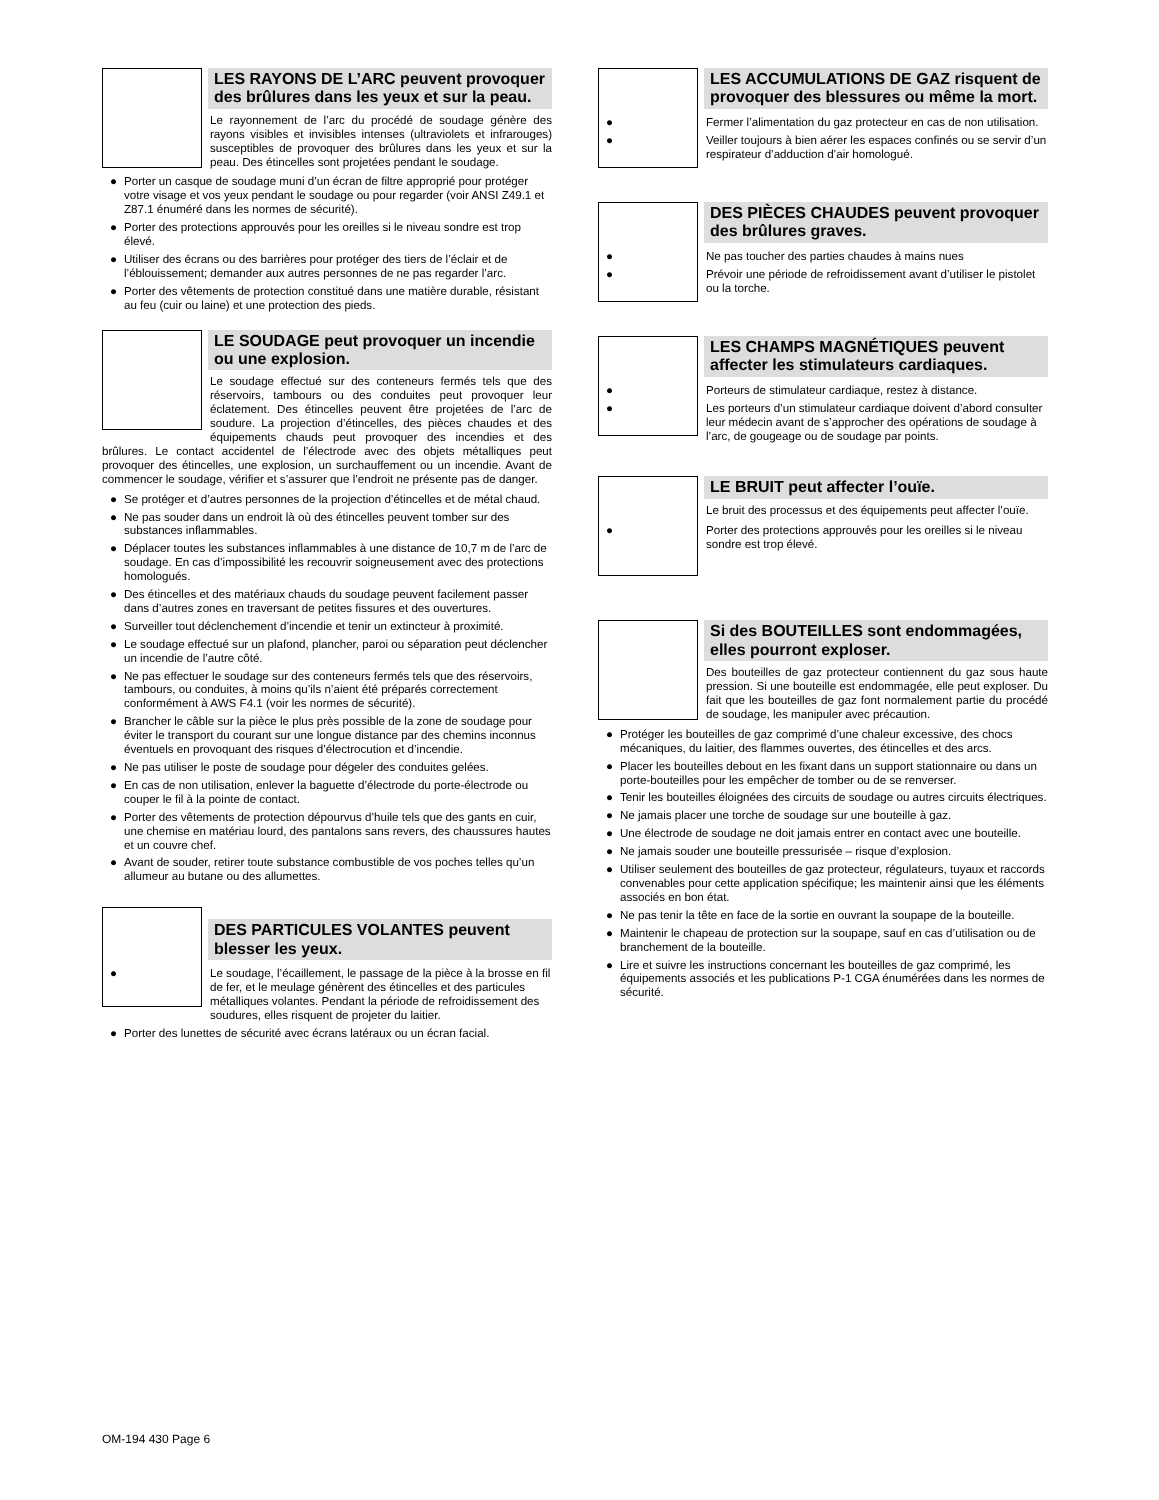LES RAYONS DE L’ARC peuvent provoquer des brûlures dans les yeux et sur la peau.
Le rayonnement de l’arc du procédé de soudage génère des rayons visibles et invisibles intenses (ultraviolets et infrarouges) susceptibles de provoquer des brûlures dans les yeux et sur la peau. Des étincelles sont projetées pendant le soudage.
● Porter un casque de soudage muni d’un écran de filtre approprié pour protéger votre visage et vos yeux pendant le soudage ou pour regarder (voir ANSI Z49.1 et Z87.1 énuméré dans les normes de sécurité).
● Porter des protections approuvés pour les oreilles si le niveau sondre est trop élevé.
● Utiliser des écrans ou des barrières pour protéger des tiers de l’éclair et de l’éblouissement; demander aux autres personnes de ne pas regarder l’arc.
● Porter des vêtements de protection constitué dans une matière durable, résistant au feu (cuir ou laine) et une protection des pieds.
LE SOUDAGE peut provoquer un incendie ou une explosion.
Le soudage effectué sur des conteneurs fermés tels que des réservoirs, tambours ou des conduites peut provoquer leur éclatement. Des étincelles peuvent être projetées de l’arc de soudure. La projection d’étincelles, des pièces chaudes et des équipements chauds peut provoquer des incendies et des brûlures. Le contact accidentel de l’électrode avec des objets métalliques peut provoquer des étincelles, une explosion, un surchauffement ou un incendie. Avant de commencer le soudage, vérifier et s’assurer que l’endroit ne présente pas de danger.
● Se protéger et d’autres personnes de la projection d’étincelles et de métal chaud.
● Ne pas souder dans un endroit là où des étincelles peuvent tomber sur des substances inflammables.
● Déplacer toutes les substances inflammables à une distance de 10,7 m de l’arc de soudage. En cas d’impossibilité les recouvrir soigneusement avec des protections homologués.
● Des étincelles et des matériaux chauds du soudage peuvent facilement passer dans d’autres zones en traversant de petites fissures et des ouvertures.
● Surveiller tout déclenchement d’incendie et tenir un extincteur à proximité.
● Le soudage effectué sur un plafond, plancher, paroi ou séparation peut déclencher un incendie de l’autre côté.
● Ne pas effectuer le soudage sur des conteneurs fermés tels que des réservoirs, tambours, ou conduites, à moins qu’ils n’aient été préparés correctement conformément à AWS F4.1 (voir les normes de sécurité).
● Brancher le câble sur la pièce le plus près possible de la zone de soudage pour éviter le transport du courant sur une longue distance par des chemins inconnus éventuels en provoquant des risques d’électrocution et d’incendie.
● Ne pas utiliser le poste de soudage pour dégeler des conduites gelées.
● En cas de non utilisation, enlever la baguette d’électrode du porte-électrode ou couper le fil à la pointe de contact.
● Porter des vêtements de protection dépourvus d’huile tels que des gants en cuir, une chemise en matériau lourd, des pantalons sans revers, des chaussures hautes et un couvre chef.
● Avant de souder, retirer toute substance combustible de vos poches telles qu’un allumeur au butane ou des allumettes.
DES PARTICULES VOLANTES peuvent blesser les yeux.
● Le soudage, l’écaillement, le passage de la pièce à la brosse en fil de fer, et le meulage génèrent des étincelles et des particules métalliques volantes. Pendant la période de refroidissement des soudures, elles risquent de projeter du laitier.
● Porter des lunettes de sécurité avec écrans latéraux ou un écran facial.
LES ACCUMULATIONS DE GAZ risquent de provoquer des blessures ou même la mort.
● Fermer l’alimentation du gaz protecteur en cas de non utilisation.
● Veiller toujours à bien aérer les espaces confinés ou se servir d’un respirateur d’adduction d’air homologué.
DES PIÈCES CHAUDES peuvent provoquer des brûlures graves.
● Ne pas toucher des parties chaudes à mains nues
● Prévoir une période de refroidissement avant d’utiliser le pistolet ou la torche.
LES CHAMPS MAGNÉTIQUES peuvent affecter les stimulateurs cardiaques.
● Porteurs de stimulateur cardiaque, restez à distance.
● Les porteurs d’un stimulateur cardiaque doivent d’abord consulter leur médecin avant de s’approcher des opérations de soudage à l’arc, de gougeage ou de soudage par points.
LE BRUIT peut affecter l’ouïe.
Le bruit des processus et des équipements peut affecter l’ouïe.
● Porter des protections approuvés pour les oreilles si le niveau sondre est trop élevé.
Si des BOUTEILLES sont endommagées, elles pourront exploser.
Des bouteilles de gaz protecteur contiennent du gaz sous haute pression. Si une bouteille est endommagée, elle peut exploser. Du fait que les bouteilles de gaz font normalement partie du procédé de soudage, les manipuler avec précaution.
● Protéger les bouteilles de gaz comprimé d’une chaleur excessive, des chocs mécaniques, du laitier, des flammes ouvertes, des étincelles et des arcs.
● Placer les bouteilles debout en les fixant dans un support stationnaire ou dans un porte-bouteilles pour les empêcher de tomber ou de se renverser.
● Tenir les bouteilles éloignées des circuits de soudage ou autres circuits électriques.
● Ne jamais placer une torche de soudage sur une bouteille à gaz.
● Une électrode de soudage ne doit jamais entrer en contact avec une bouteille.
● Ne jamais souder une bouteille pressurisée – risque d’explosion.
● Utiliser seulement des bouteilles de gaz protecteur, régulateurs, tuyaux et raccords convenables pour cette application spécifique; les maintenir ainsi que les éléments associés en bon état.
● Ne pas tenir la tête en face de la sortie en ouvrant la soupape de la bouteille.
● Maintenir le chapeau de protection sur la soupape, sauf en cas d’utilisation ou de branchement de la bouteille.
● Lire et suivre les instructions concernant les bouteilles de gaz comprimé, les équipements associés et les publications P-1 CGA énumérées dans les normes de sécurité.
OM-194 430 Page 6